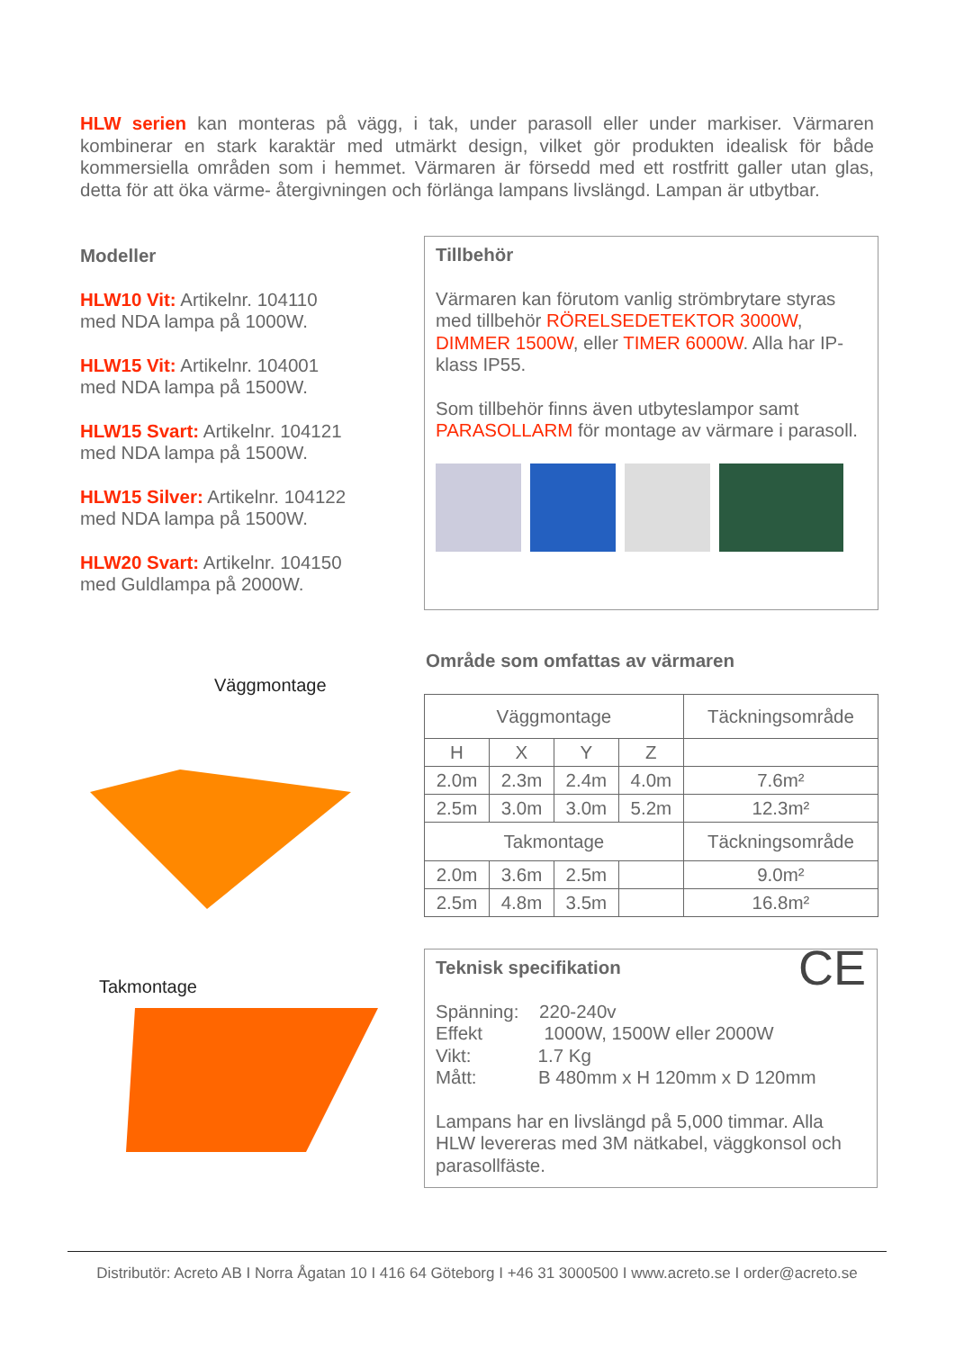HLW serien kan monteras på vägg, i tak, under parasoll eller under markiser. Värmaren kombinerar en stark karaktär med utmärkt design, vilket gör produkten idealisk för både kommersiella områden som i hemmet. Värmaren är försedd med ett rostfritt galler utan glas, detta för att öka värme- återgivningen och förlänga lampans livslängd. Lampan är utbytbar.
Modeller
HLW10 Vit: Artikelnr. 104110
med NDA lampa på 1000W.
HLW15 Vit: Artikelnr. 104001
med NDA lampa på 1500W.
HLW15 Svart: Artikelnr. 104121
med NDA lampa på 1500W.
HLW15 Silver: Artikelnr. 104122
med NDA lampa på 1500W.
HLW20 Svart: Artikelnr. 104150
med Guldlampa på 2000W.
Tillbehör
Värmaren kan förutom vanlig strömbrytare styras med tillbehör RÖRELSEDETEKTOR 3000W, DIMMER 1500W, eller TIMER 6000W. Alla har IP-klass IP55.
Som tillbehör finns även utbyteslampor samt PARASOLLARM för montage av värmare i parasoll.
Väggmontage
Takmontage
Område som omfattas av värmaren
| Väggmontage | | | | Täckningsområde |
| H | X | Y | Z | |
| 2.0m | 2.3m | 2.4m | 4.0m | 7.6m² |
| 2.5m | 3.0m | 3.0m | 5.2m | 12.3m² |
| Takmontage | | | | Täckningsområde |
| 2.0m | 3.6m | 2.5m | | 9.0m² |
| 2.5m | 4.8m | 3.5m | | 16.8m² |
Teknisk specifikation CE
Spänning: 220-240v
Effekt 1000W, 1500W eller 2000W
Vikt: 1.7 Kg
Mått: B 480mm x H 120mm x D 120mm
Lampans har en livslängd på 5,000 timmar. Alla HLW levereras med 3M nätkabel, väggkonsol och parasollfäste.
Distributör: Acreto AB I Norra Ågatan 10 I 416 64 Göteborg I +46 31 3000500 I www.acreto.se I order@acreto.se